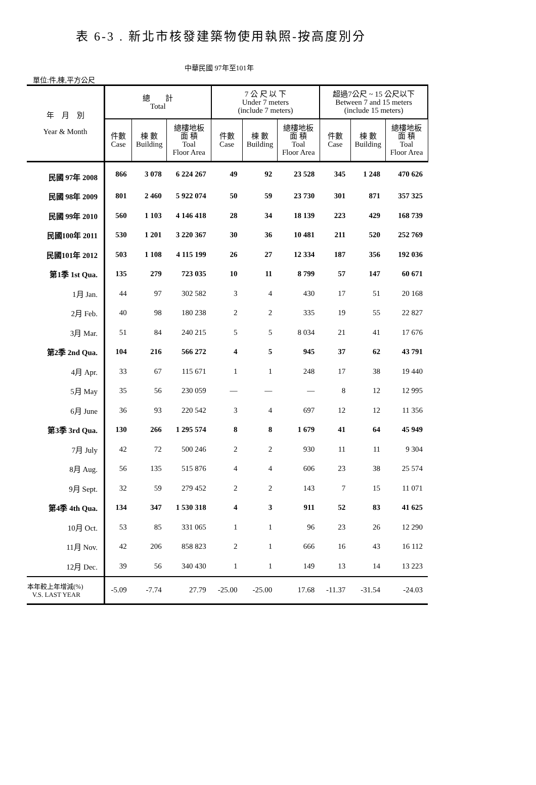表 6-3 . 新北市核發建築物使用執照-按高度別分
中華民國 97年至101年
單位:件,棟,平方公尺
| 年 月 別 Year & Month | 總 計 Total | | | 7 公 尺 以 下 Under 7 meters (include 7 meters) | | | 超過7公尺 ~ 15 公尺以下 Between 7 and 15 meters (include 15 meters) | | |
| --- | --- | --- | --- | --- | --- | --- | --- | --- | --- |
| | 件數 Case | 棟 數 Building | 總樓地板 面 積 Toal Floor Area | 件數 Case | 棟 數 Building | 總樓地板 面 積 Toal Floor Area | 件數 Case | 棟 數 Building | 總樓地板 面 積 Toal Floor Area |
| 民國 97年 2008 | 866 | 3 078 | 6 224 267 | 49 | 92 | 23 528 | 345 | 1 248 | 470 626 |
| 民國 98年 2009 | 801 | 2 460 | 5 922 074 | 50 | 59 | 23 730 | 301 | 871 | 357 325 |
| 民國 99年 2010 | 560 | 1 103 | 4 146 418 | 28 | 34 | 18 139 | 223 | 429 | 168 739 |
| 民國100年 2011 | 530 | 1 201 | 3 220 367 | 30 | 36 | 10 481 | 211 | 520 | 252 769 |
| 民國101年 2012 | 503 | 1 108 | 4 115 199 | 26 | 27 | 12 334 | 187 | 356 | 192 036 |
| 第1季 1st Qua. | 135 | 279 | 723 035 | 10 | 11 | 8 799 | 57 | 147 | 60 671 |
| 1月 Jan. | 44 | 97 | 302 582 | 3 | 4 | 430 | 17 | 51 | 20 168 |
| 2月 Feb. | 40 | 98 | 180 238 | 2 | 2 | 335 | 19 | 55 | 22 827 |
| 3月 Mar. | 51 | 84 | 240 215 | 5 | 5 | 8 034 | 21 | 41 | 17 676 |
| 第2季 2nd Qua. | 104 | 216 | 566 272 | 4 | 5 | 945 | 37 | 62 | 43 791 |
| 4月 Apr. | 33 | 67 | 115 671 | 1 | 1 | 248 | 17 | 38 | 19 440 |
| 5月 May | 35 | 56 | 230 059 | — | — | — | 8 | 12 | 12 995 |
| 6月 June | 36 | 93 | 220 542 | 3 | 4 | 697 | 12 | 12 | 11 356 |
| 第3季 3rd Qua. | 130 | 266 | 1 295 574 | 8 | 8 | 1 679 | 41 | 64 | 45 949 |
| 7月 July | 42 | 72 | 500 246 | 2 | 2 | 930 | 11 | 11 | 9 304 |
| 8月 Aug. | 56 | 135 | 515 876 | 4 | 4 | 606 | 23 | 38 | 25 574 |
| 9月 Sept. | 32 | 59 | 279 452 | 2 | 2 | 143 | 7 | 15 | 11 071 |
| 第4季 4th Qua. | 134 | 347 | 1 530 318 | 4 | 3 | 911 | 52 | 83 | 41 625 |
| 10月 Oct. | 53 | 85 | 331 065 | 1 | 1 | 96 | 23 | 26 | 12 290 |
| 11月 Nov. | 42 | 206 | 858 823 | 2 | 1 | 666 | 16 | 43 | 16 112 |
| 12月 Dec. | 39 | 56 | 340 430 | 1 | 1 | 149 | 13 | 14 | 13 223 |
| 本年較上年增減(%) V.S. LAST YEAR | -5.09 | -7.74 | 27.79 | -25.00 | -25.00 | 17.68 | -11.37 | -31.54 | -24.03 |